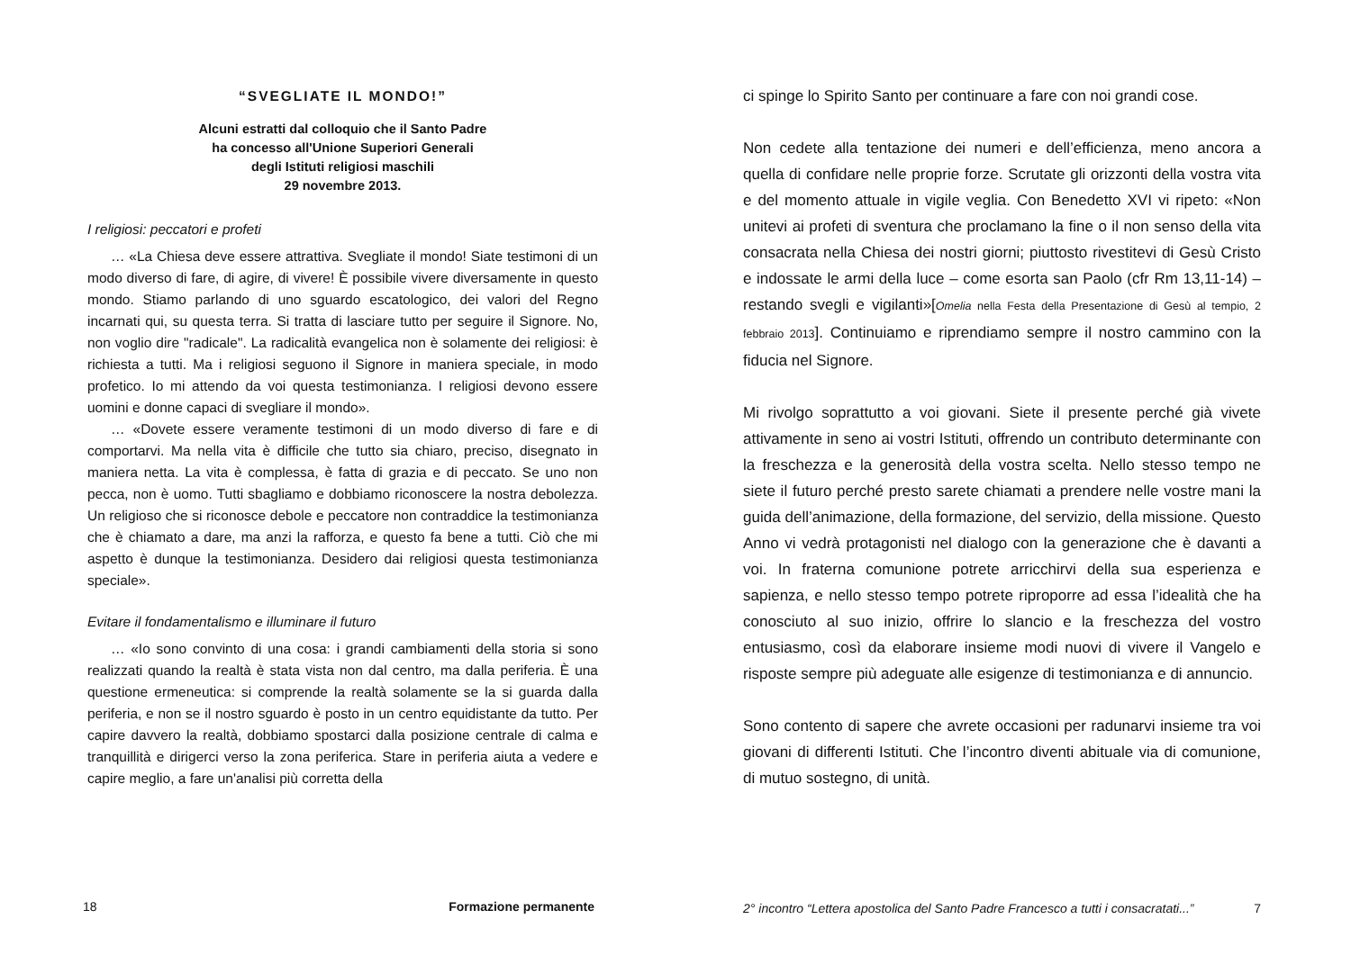“SVEGLIATE IL MONDO!”
Alcuni estratti dal colloquio che il Santo Padre
ha concesso all'Unione Superiori Generali
degli Istituti religiosi maschili
29 novembre 2013.
I religiosi: peccatori e profeti
… «La Chiesa deve essere attrattiva. Svegliate il mondo! Siate testimoni di un modo diverso di fare, di agire, di vivere! È possibile vivere diversamente in questo mondo. Stiamo parlando di uno sguardo escatologico, dei valori del Regno incarnati qui, su questa terra. Si tratta di lasciare tutto per seguire il Signore. No, non voglio dire "radicale". La radicalità evangelica non è solamente dei religiosi: è richiesta a tutti. Ma i religiosi seguono il Signore in maniera speciale, in modo profetico. Io mi attendo da voi questa testimonianza. I religiosi devono essere uomini e donne capaci di svegliare il mondo».
… «Dovete essere veramente testimoni di un modo diverso di fare e di comportarvi. Ma nella vita è difficile che tutto sia chiaro, preciso, disegnato in maniera netta. La vita è complessa, è fatta di grazia e di peccato. Se uno non pecca, non è uomo. Tutti sbagliamo e dobbiamo riconoscere la nostra debolezza. Un religioso che si riconosce debole e peccatore non contraddice la testimonianza che è chiamato a dare, ma anzi la rafforza, e questo fa bene a tutti. Ciò che mi aspetto è dunque la testimonianza. Desidero dai religiosi questa testimonianza speciale».
Evitare il fondamentalismo e illuminare il futuro
… «Io sono convinto di una cosa: i grandi cambiamenti della storia si sono realizzati quando la realtà è stata vista non dal centro, ma dalla periferia. È una questione ermeneutica: si comprende la realtà solamente se la si guarda dalla periferia, e non se il nostro sguardo è posto in un centro equidistante da tutto. Per capire davvero la realtà, dobbiamo spostarci dalla posizione centrale di calma e tranquillità e dirigerci verso la zona periferica. Stare in periferia aiuta a vedere e capire meglio, a fare un'analisi più corretta della
18 Formazione permanente
ci spinge lo Spirito Santo per continuare a fare con noi grandi cose.
Non cedete alla tentazione dei numeri e dell’efficienza, meno ancora a quella di confidare nelle proprie forze. Scrutate gli orizzonti della vostra vita e del momento attuale in vigile veglia. Con Benedetto XVI vi ripeto: «Non unitevi ai profeti di sventura che proclamano la fine o il non senso della vita consacrata nella Chiesa dei nostri giorni; piuttosto rivestitevi di Gesù Cristo e indossate le armi della luce – come esorta san Paolo (cfr Rm 13,11-14) – restando svegli e vigilanti»[Omelia nella Festa della Presentazione di Gesù al tempio, 2 febbraio 2013]. Continuiamo e riprendiamo sempre il nostro cammino con la fiducia nel Signore.
Mi rivolgo soprattutto a voi giovani. Siete il presente perché già vivete attivamente in seno ai vostri Istituti, offrendo un contributo determinante con la freschezza e la generosità della vostra scelta. Nello stesso tempo ne siete il futuro perché presto sarete chiamati a prendere nelle vostre mani la guida dell’animazione, della formazione, del servizio, della missione. Questo Anno vi vedrà protagonisti nel dialogo con la generazione che è davanti a voi. In fraterna comunione potrete arricchirvi della sua esperienza e sapienza, e nello stesso tempo potrete riproporre ad essa l’idealità che ha conosciuto al suo inizio, offrire lo slancio e la freschezza del vostro entusiasmo, così da elaborare insieme modi nuovi di vivere il Vangelo e risposte sempre più adeguate alle esigenze di testimonianza e di annuncio.
Sono contento di sapere che avrete occasioni per radunarvi insieme tra voi giovani di differenti Istituti. Che l’incontro diventi abituale via di comunione, di mutuo sostegno, di unità.
2° incontro “Lettera apostolica del Santo Padre Francesco a tutti i consacratati...” 7